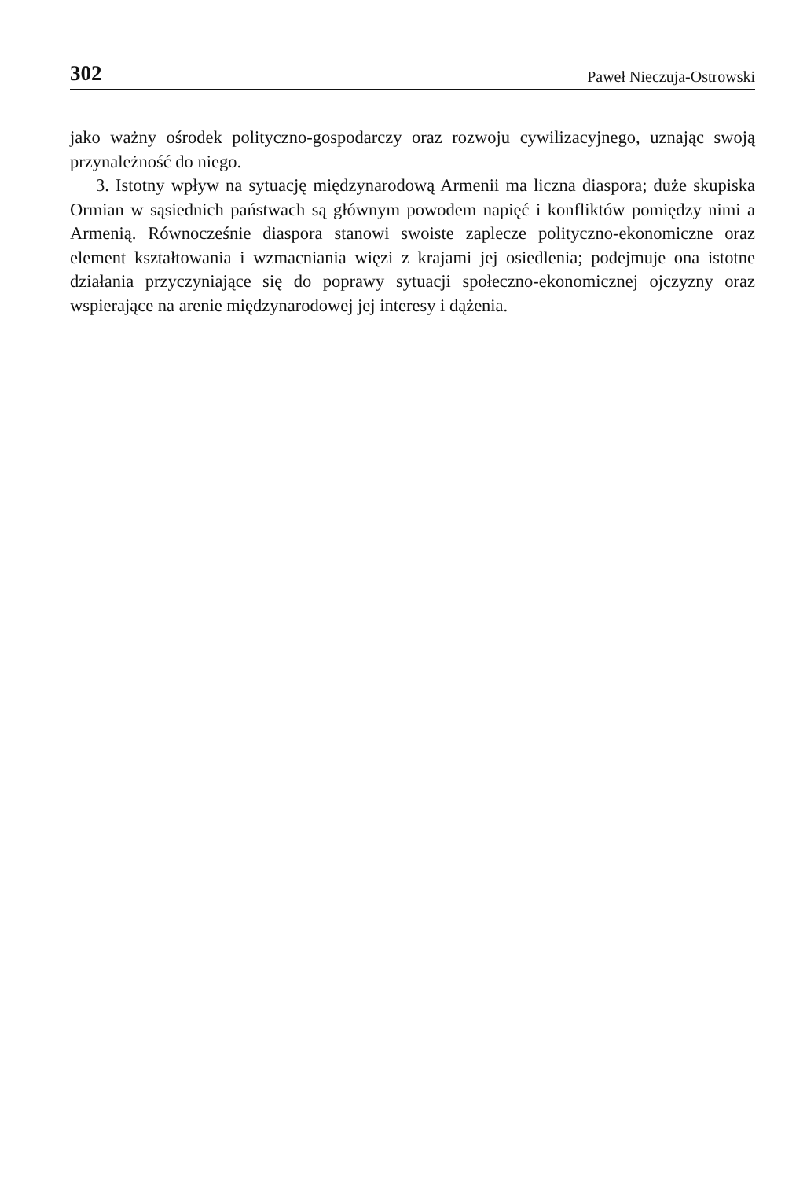302 Paweł Nieczuja-Ostrowski
jako ważny ośrodek polityczno-gospodarczy oraz rozwoju cywilizacyjnego, uznając swoją przynależność do niego.
3. Istotny wpływ na sytuację międzynarodową Armenii ma liczna diaspora; duże skupiska Ormian w sąsiednich państwach są głównym powodem napięć i konfliktów pomiędzy nimi a Armenią. Równocześnie diaspora stanowi swoiste zaplecze polityczno-ekonomiczne oraz element kształtowania i wzmacniania więzi z krajami jej osiedlenia; podejmuje ona istotne działania przyczyniające się do poprawy sytuacji społeczno-ekonomicznej ojczyzny oraz wspierające na arenie międzynarodowej jej interesy i dążenia.